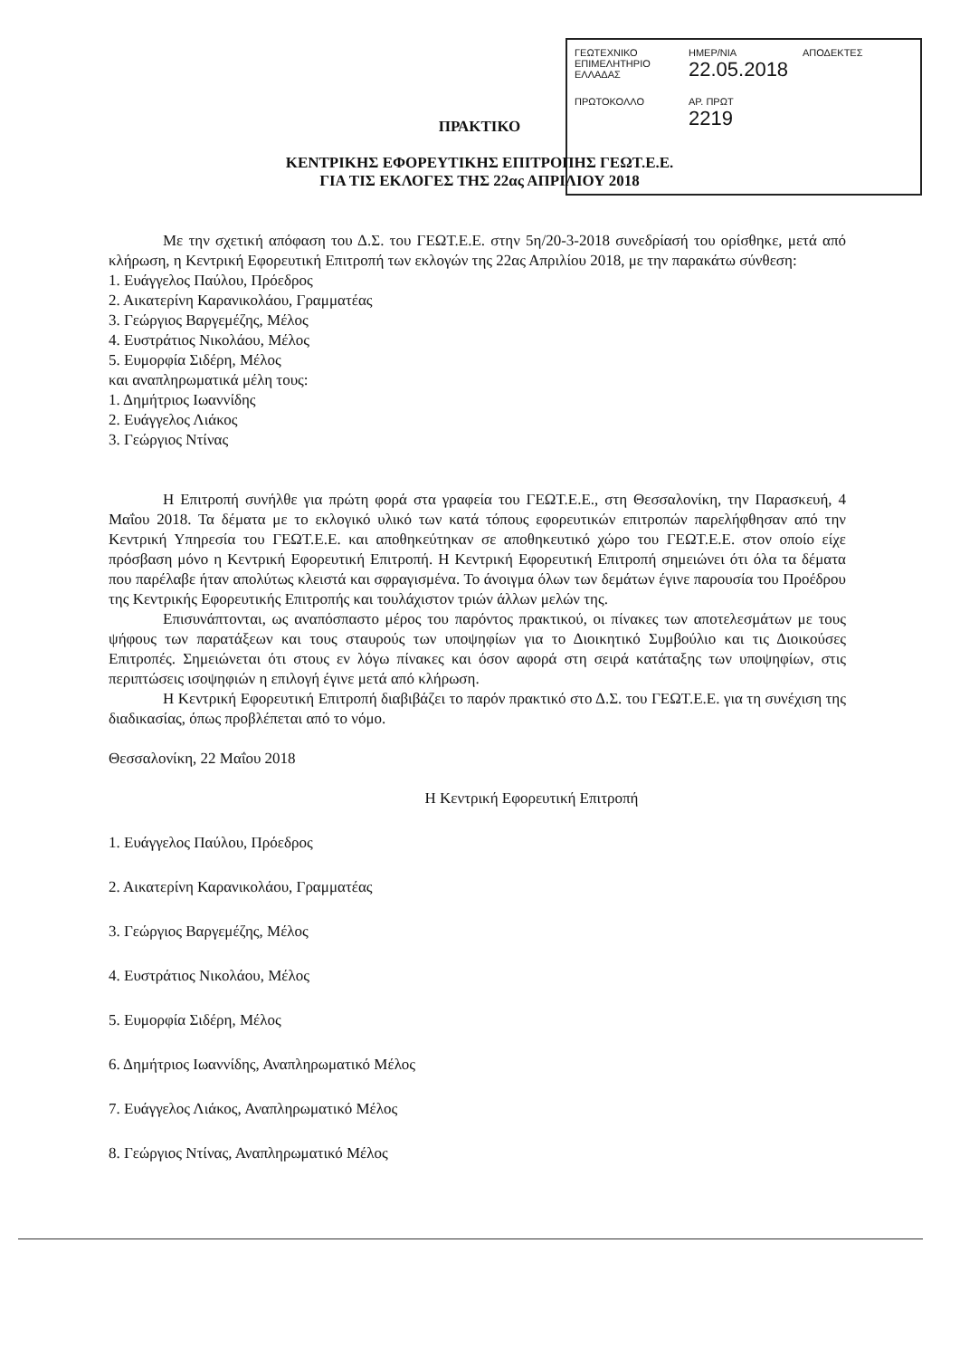ΓΕΩΤΕΧΝΙΚΟ ΕΠΙΜΕΛΗΤΗΡΙΟ ΕΛΛΑΔΑΣ
ΗΜΕΡ/ΝΙΑ
22.05.2018
ΑΠΟΔΕΚΤΕΣ
ΠΡΩΤΟΚΟΛΛΟ ΑΡ. ΠΡΩΤ
2219
ΠΡΑΚΤΙΚΟ
ΚΕΝΤΡΙΚΗΣ ΕΦΟΡΕΥΤΙΚΗΣ ΕΠΙΤΡΟΠΗΣ ΓΕΩΤ.Ε.Ε.
ΓΙΑ ΤΙΣ ΕΚΛΟΓΕΣ ΤΗΣ 22ας ΑΠΡΙΛΙΟΥ 2018
Με την σχετική απόφαση του Δ.Σ. του ΓΕΩΤ.Ε.Ε. στην 5η/20-3-2018 συνεδρίασή του ορίσθηκε, μετά από κλήρωση, η Κεντρική Εφορευτική Επιτροπή των εκλογών της 22ας Απριλίου 2018, με την παρακάτω σύνθεση:
1. Ευάγγελος Παύλου, Πρόεδρος
2. Αικατερίνη Καρανικολάου, Γραμματέας
3. Γεώργιος Βαργεμέζης, Μέλος
4. Ευστράτιος Νικολάου, Μέλος
5. Ευμορφία Σιδέρη, Μέλος
και αναπληρωματικά μέλη τους:
1. Δημήτριος Ιωαννίδης
2. Ευάγγελος Λιάκος
3. Γεώργιος Ντίνας
Η Επιτροπή συνήλθε για πρώτη φορά στα γραφεία του ΓΕΩΤ.Ε.Ε., στη Θεσσαλονίκη, την Παρασκευή, 4 Μαΐου 2018. Τα δέματα με το εκλογικό υλικό των κατά τόπους εφορευτικών επιτροπών παρελήφθησαν από την Κεντρική Υπηρεσία του ΓΕΩΤ.Ε.Ε. και αποθηκεύτηκαν σε αποθηκευτικό χώρο του ΓΕΩΤ.Ε.Ε. στον οποίο είχε πρόσβαση μόνο η Κεντρική Εφορευτική Επιτροπή. Η Κεντρική Εφορευτική Επιτροπή σημειώνει ότι όλα τα δέματα που παρέλαβε ήταν απολύτως κλειστά και σφραγισμένα. Το άνοιγμα όλων των δεμάτων έγινε παρουσία του Προέδρου της Κεντρικής Εφορευτικής Επιτροπής και τουλάχιστον τριών άλλων μελών της.
Επισυνάπτονται, ως αναπόσπαστο μέρος του παρόντος πρακτικού, οι πίνακες των αποτελεσμάτων με τους ψήφους των παρατάξεων και τους σταυρούς των υποψηφίων για το Διοικητικό Συμβούλιο και τις Διοικούσες Επιτροπές. Σημειώνεται ότι στους εν λόγω πίνακες και όσον αφορά στη σειρά κατάταξης των υποψηφίων, στις περιπτώσεις ισοψηφιών η επιλογή έγινε μετά από κλήρωση.
Η Κεντρική Εφορευτική Επιτροπή διαβιβάζει το παρόν πρακτικό στο Δ.Σ. του ΓΕΩΤ.Ε.Ε. για τη συνέχιση της διαδικασίας, όπως προβλέπεται από το νόμο.
Θεσσαλονίκη, 22 Μαΐου 2018
Η Κεντρική Εφορευτική Επιτροπή
1. Ευάγγελος Παύλου, Πρόεδρος
2. Αικατερίνη Καρανικολάου, Γραμματέας
3. Γεώργιος Βαργεμέζης, Μέλος
4. Ευστράτιος Νικολάου, Μέλος
5. Ευμορφία Σιδέρη, Μέλος
6. Δημήτριος Ιωαννίδης, Αναπληρωματικό Μέλος
7. Ευάγγελος Λιάκος, Αναπληρωματικό Μέλος
8. Γεώργιος Ντίνας, Αναπληρωματικό Μέλος